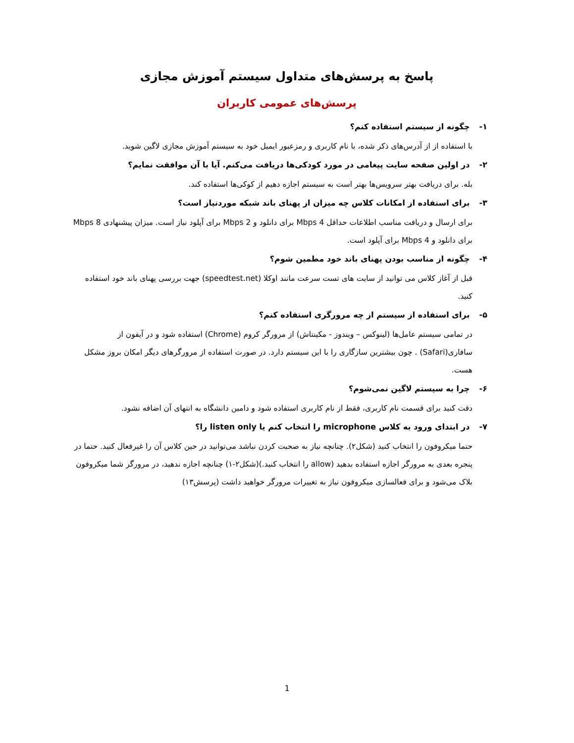پاسخ به پرسش‌های متداول سیستم آموزش مجازی
پرسش‌های عمومی کاربران
۱- چگونه از سیستم استفاده کنم؟
با استفاده از از آدرس‌های ذکر شده، با نام کاربری و رمزعبور ایمیل خود به سیستم آموزش مجازی لاگین شوید.
۲- در اولین صفحه سایت پیغامی در مورد کودکی‌ها دریافت می‌کنم. آیا با آن موافقت نمایم؟
بله. برای دریافت بهتر سرویس‌ها بهتر است به سیستم اجازه دهیم از کوکی‌ها استفاده کند.
۳- برای استفاده از امکانات کلاس چه میزان از پهنای باند شبکه موردنیاز است؟
برای ارسال و دریافت مناسب اطلاعات حداقل 4 Mbps برای دانلود و 2 Mbps برای آپلود نیاز است. میزان پیشنهادی 8 Mbps برای دانلود و 4 Mbps برای آپلود است.
۴- چگونه از مناسب بودن پهنای باند خود مطمین شوم؟
قبل از آغاز کلاس می توانید از سایت های تست سرعت مانند اوکلا (speedtest.net) جهت بررسی پهنای باند خود استفاده کنید.
۵- برای استفاده از سیستم از چه مرورگری استفاده کنم؟
در تمامی سیستم عامل‌ها (لینوکس – ویندوز - مکینتاش) از مرورگر کروم (Chrome) استفاده شود و در آیفون از سافاری(Safari) . چون بیشترین سازگاری را با این سیستم دارد. در صورت استفاده از مرورگرهای دیگر امکان بروز مشکل هست.
۶- چرا به سیستم لاگین نمی‌شوم؟
دقت کنید برای قسمت نام کاربری، فقط از نام کاربری استفاده شود و دامین دانشگاه به انتهای آن اضافه نشود.
۷- در ابتدای ورود به کلاس microphone را انتخاب کنم یا listen only را؟
حتما میکروفون را انتخاب کنید (شکل۲). چنانچه نیاز به صحبت کردن نباشد می‌توانید در حین کلاس آن را غیرفعال کنید. حتما در پنجره بعدی به مرورگر اجازه استفاده بدهید (allow را انتخاب کنید.)(شکل۲-۱) چنانچه اجازه ندهید، در مرورگر شما میکروفون بلاک می‌شود و برای فعالسازی میکروفون نیاز به تغییرات مرورگر خواهید داشت (پرسش۱۳)
1